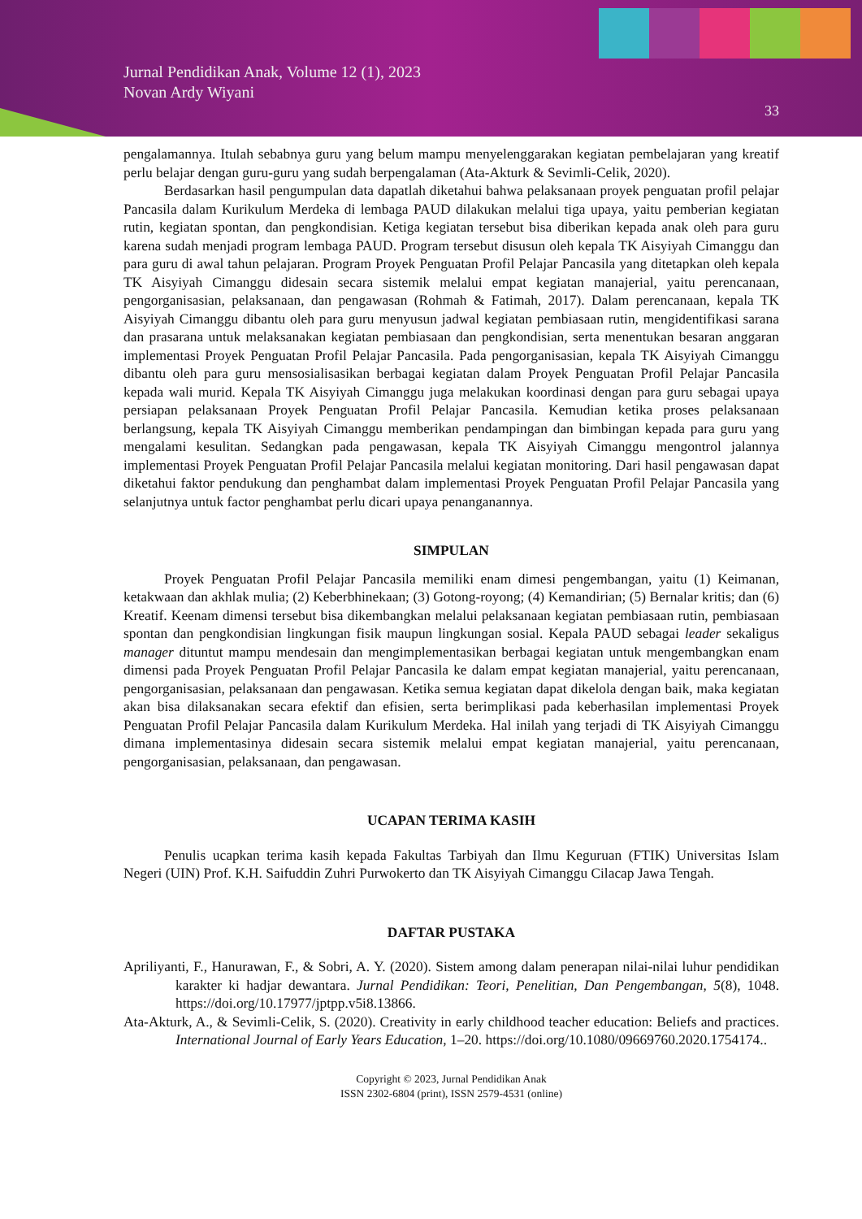Jurnal Pendidikan Anak, Volume 12 (1), 2023
Novan Ardy Wiyani
33
pengalamannya. Itulah sebabnya guru yang belum mampu menyelenggarakan kegiatan pembelajaran yang kreatif perlu belajar dengan guru-guru yang sudah berpengalaman (Ata-Akturk & Sevimli-Celik, 2020).
Berdasarkan hasil pengumpulan data dapatlah diketahui bahwa pelaksanaan proyek penguatan profil pelajar Pancasila dalam Kurikulum Merdeka di lembaga PAUD dilakukan melalui tiga upaya, yaitu pemberian kegiatan rutin, kegiatan spontan, dan pengkondisian. Ketiga kegiatan tersebut bisa diberikan kepada anak oleh para guru karena sudah menjadi program lembaga PAUD. Program tersebut disusun oleh kepala TK Aisyiyah Cimanggu dan para guru di awal tahun pelajaran. Program Proyek Penguatan Profil Pelajar Pancasila yang ditetapkan oleh kepala TK Aisyiyah Cimanggu didesain secara sistemik melalui empat kegiatan manajerial, yaitu perencanaan, pengorganisasian, pelaksanaan, dan pengawasan (Rohmah & Fatimah, 2017). Dalam perencanaan, kepala TK Aisyiyah Cimanggu dibantu oleh para guru menyusun jadwal kegiatan pembiasaan rutin, mengidentifikasi sarana dan prasarana untuk melaksanakan kegiatan pembiasaan dan pengkondisian, serta menentukan besaran anggaran implementasi Proyek Penguatan Profil Pelajar Pancasila. Pada pengorganisasian, kepala TK Aisyiyah Cimanggu dibantu oleh para guru mensosialisasikan berbagai kegiatan dalam Proyek Penguatan Profil Pelajar Pancasila kepada wali murid. Kepala TK Aisyiyah Cimanggu juga melakukan koordinasi dengan para guru sebagai upaya persiapan pelaksanaan Proyek Penguatan Profil Pelajar Pancasila. Kemudian ketika proses pelaksanaan berlangsung, kepala TK Aisyiyah Cimanggu memberikan pendampingan dan bimbingan kepada para guru yang mengalami kesulitan. Sedangkan pada pengawasan, kepala TK Aisyiyah Cimanggu mengontrol jalannya implementasi Proyek Penguatan Profil Pelajar Pancasila melalui kegiatan monitoring. Dari hasil pengawasan dapat diketahui faktor pendukung dan penghambat dalam implementasi Proyek Penguatan Profil Pelajar Pancasila yang selanjutnya untuk factor penghambat perlu dicari upaya penanganannya.
SIMPULAN
Proyek Penguatan Profil Pelajar Pancasila memiliki enam dimesi pengembangan, yaitu (1) Keimanan, ketakwaan dan akhlak mulia; (2) Keberbhinekaan; (3) Gotong-royong; (4) Kemandirian; (5) Bernalar kritis; dan (6) Kreatif. Keenam dimensi tersebut bisa dikembangkan melalui pelaksanaan kegiatan pembiasaan rutin, pembiasaan spontan dan pengkondisian lingkungan fisik maupun lingkungan sosial. Kepala PAUD sebagai leader sekaligus manager dituntut mampu mendesain dan mengimplementasikan berbagai kegiatan untuk mengembangkan enam dimensi pada Proyek Penguatan Profil Pelajar Pancasila ke dalam empat kegiatan manajerial, yaitu perencanaan, pengorganisasian, pelaksanaan dan pengawasan. Ketika semua kegiatan dapat dikelola dengan baik, maka kegiatan akan bisa dilaksanakan secara efektif dan efisien, serta berimplikasi pada keberhasilan implementasi Proyek Penguatan Profil Pelajar Pancasila dalam Kurikulum Merdeka. Hal inilah yang terjadi di TK Aisyiyah Cimanggu dimana implementasinya didesain secara sistemik melalui empat kegiatan manajerial, yaitu perencanaan, pengorganisasian, pelaksanaan, dan pengawasan.
UCAPAN TERIMA KASIH
Penulis ucapkan terima kasih kepada Fakultas Tarbiyah dan Ilmu Keguruan (FTIK) Universitas Islam Negeri (UIN) Prof. K.H. Saifuddin Zuhri Purwokerto dan TK Aisyiyah Cimanggu Cilacap Jawa Tengah.
DAFTAR PUSTAKA
Apriliyanti, F., Hanurawan, F., & Sobri, A. Y. (2020). Sistem among dalam penerapan nilai-nilai luhur pendidikan karakter ki hadjar dewantara. Jurnal Pendidikan: Teori, Penelitian, Dan Pengembangan, 5(8), 1048. https://doi.org/10.17977/jptpp.v5i8.13866.
Ata-Akturk, A., & Sevimli-Celik, S. (2020). Creativity in early childhood teacher education: Beliefs and practices. International Journal of Early Years Education, 1–20. https://doi.org/10.1080/09669760.2020.1754174..
Copyright © 2023, Jurnal Pendidikan Anak
ISSN 2302-6804 (print), ISSN 2579-4531 (online)